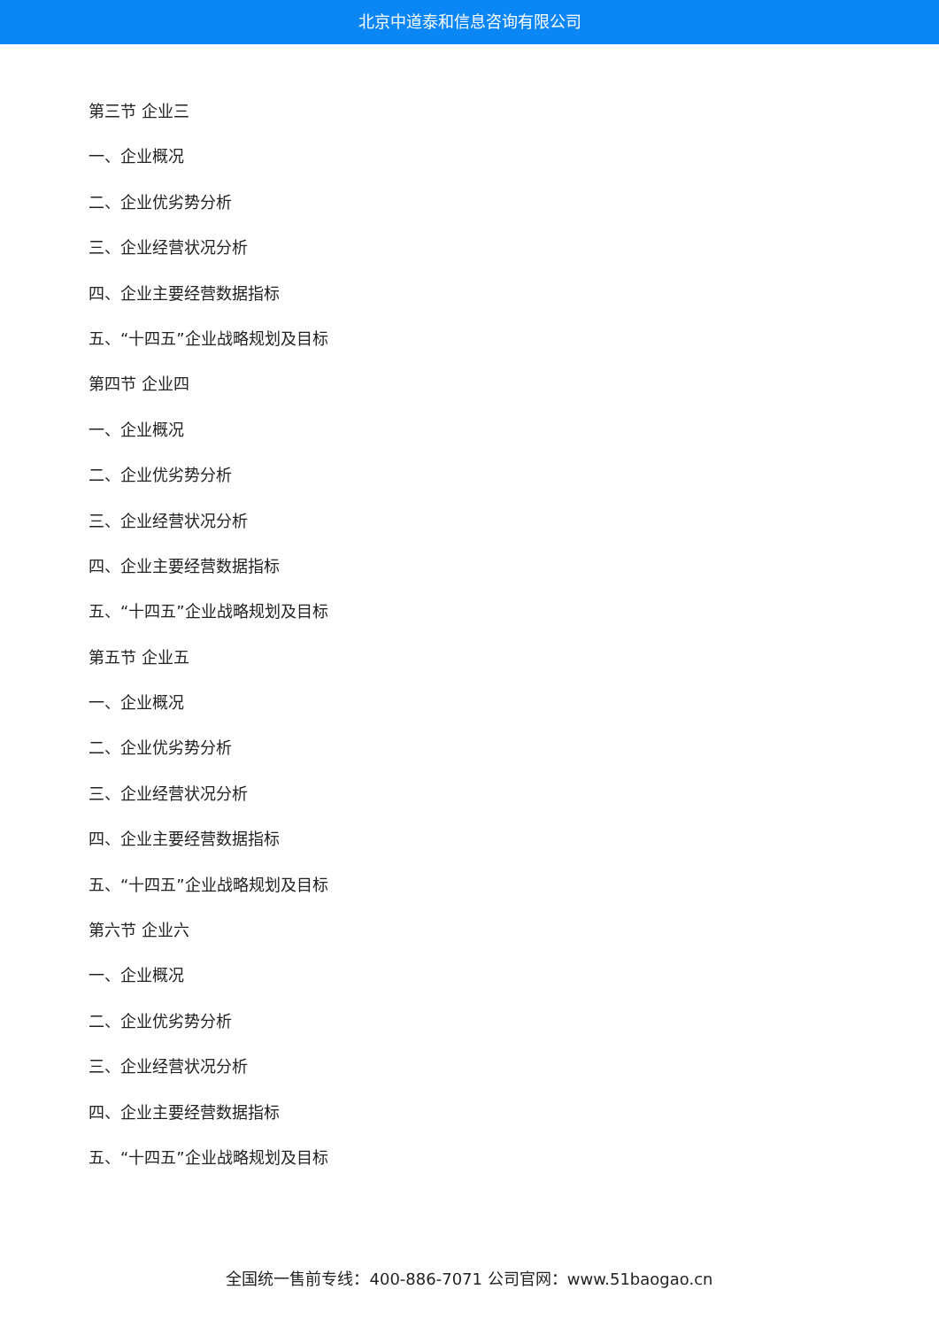北京中道泰和信息咨询有限公司
第三节 企业三
一、企业概况
二、企业优劣势分析
三、企业经营状况分析
四、企业主要经营数据指标
五、“十四五”企业战略规划及目标
第四节 企业四
一、企业概况
二、企业优劣势分析
三、企业经营状况分析
四、企业主要经营数据指标
五、“十四五”企业战略规划及目标
第五节 企业五
一、企业概况
二、企业优劣势分析
三、企业经营状况分析
四、企业主要经营数据指标
五、“十四五”企业战略规划及目标
第六节 企业六
一、企业概况
二、企业优劣势分析
三、企业经营状况分析
四、企业主要经营数据指标
五、“十四五”企业战略规划及目标
全国统一售前专线：400-886-7071 公司官网：www.51baogao.cn